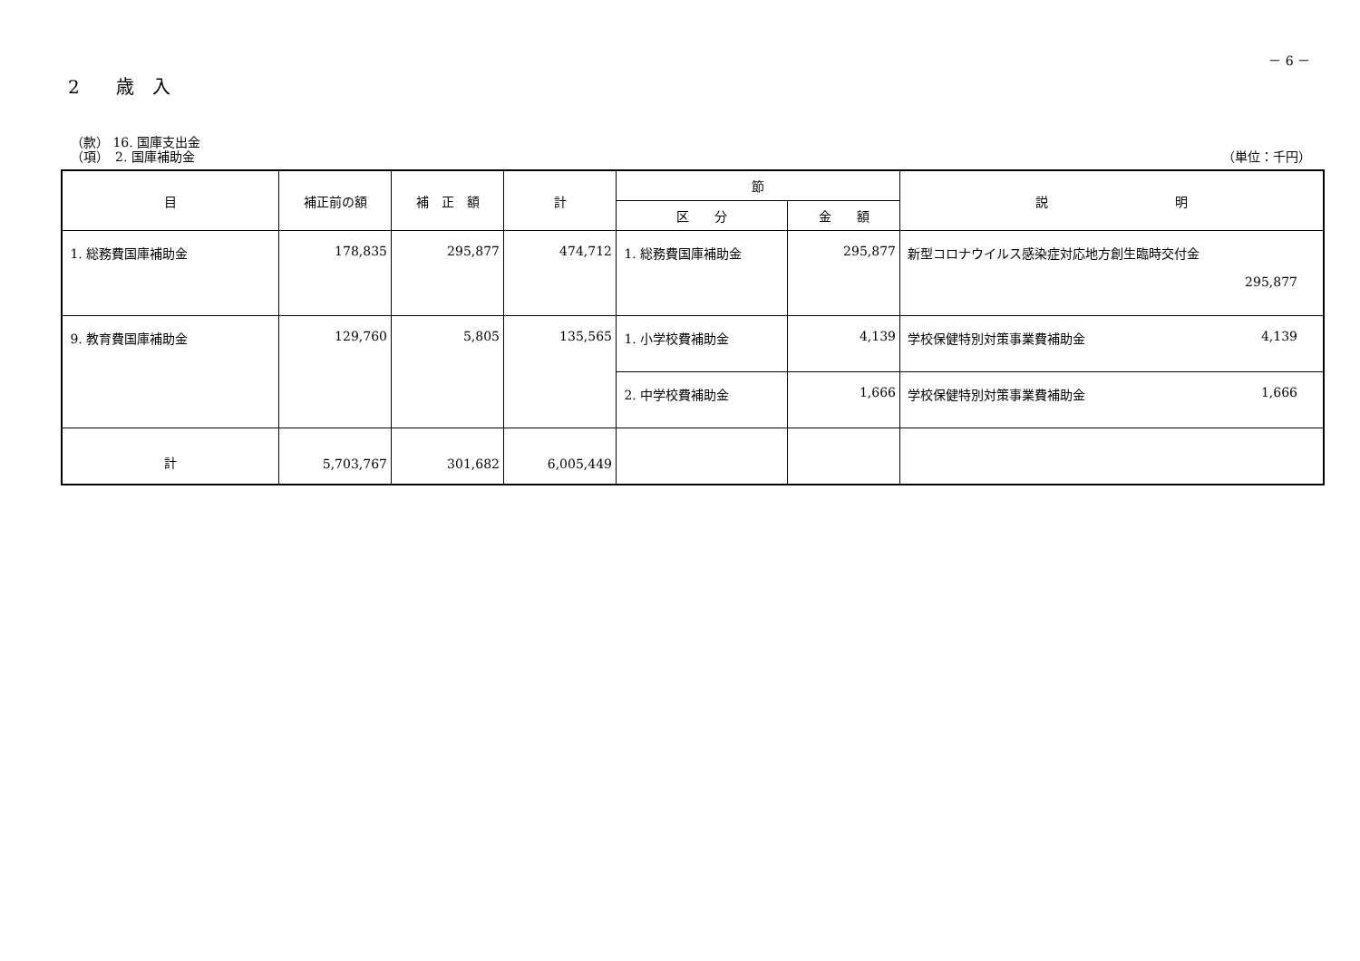－ 6 －
2　　歳　入
（款） 16. 国庫支出金
（項）　2. 国庫補助金 （単位：千円）
| 目 | 補正前の額 | 補 正 額 | 計 | 節 | | 説 明 |
| --- | --- | --- | --- | --- | --- | --- |
| | | | | 区 分 | 金 額 | |
| 1. 総務費国庫補助金 | 178,835 | 295,877 | 474,712 | 1. 総務費国庫補助金 | 295,877 | 新型コロナウイルス感染症対応地方創生臨時交付金 295,877 |
| 9. 教育費国庫補助金 | 129,760 | 5,805 | 135,565 | 1. 小学校費補助金 | 4,139 | 学校保健特別対策事業費補助金 4,139 |
| | | | | 2. 中学校費補助金 | 1,666 | 学校保健特別対策事業費補助金 1,666 |
| 計 | 5,703,767 | 301,682 | 6,005,449 | | | |